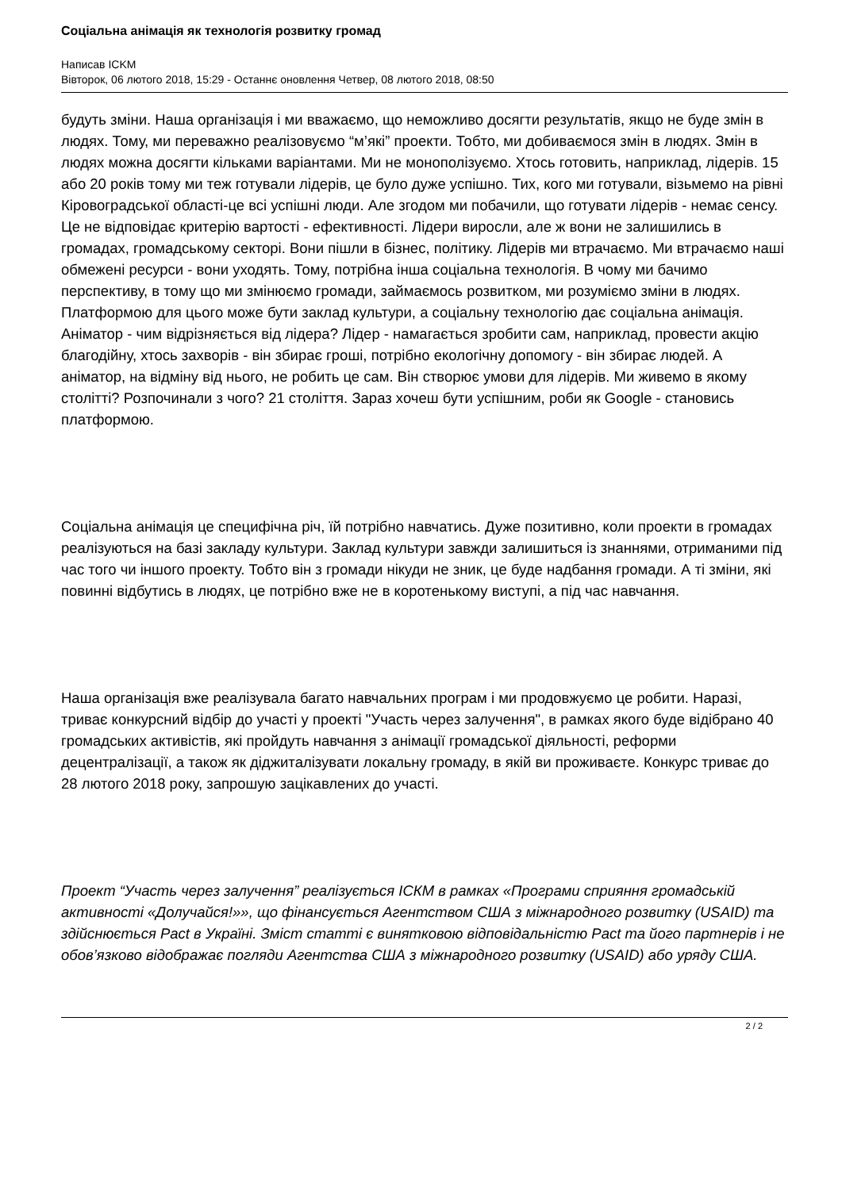Соціальна анімація як технологія розвитку громад
Написав ICKM
Вівторок, 06 лютого 2018, 15:29 - Останнє оновлення Четвер, 08 лютого 2018, 08:50
будуть зміни. Наша організація і ми вважаємо, що неможливо досягти результатів, якщо не буде змін в людях. Тому, ми переважно реалізовуємо “м’які” проекти. Тобто, ми добиваємося змін в людях. Змін в людях можна досягти кільками варіантами. Ми не монополізуємо. Хтось готовить, наприклад, лідерів. 15 або 20 років тому ми теж готували лідерів, це було дуже успішно. Тих, кого ми готували, візьмемо на рівні Кіровоградської області-це всі успішні люди. Але згодом ми побачили, що готувати лідерів - немає сенсу. Це не відповідає критерію вартості - ефективності. Лідери виросли, але ж вони не залишились в громадах, громадському секторі. Вони пішли в бізнес, політику. Лідерів ми втрачаємо. Ми втрачаємо наші обмежені ресурси - вони уходять. Тому, потрібна інша соціальна технологія. В чому ми бачимо перспективу, в тому що ми змінюємо громади, займаємось розвитком, ми розуміємо зміни в людях. Платформою для цього може бути заклад культури, а соціальну технологію дає соціальна анімація. Аніматор - чим відрізняється від лідера? Лідер - намагається зробити сам, наприклад, провести акцію благодійну, хтось захворів - він збирає гроші, потрібно екологічну допомогу - він збирає людей. А аніматор, на відміну від нього, не робить це сам. Він створює умови для лідерів. Ми живемо в якому столітті? Розпочинали з чого? 21 століття. Зараз хочеш бути успішним, роби як Google - становись платформою.
Соціальна анімація це специфічна річ, їй потрібно навчатись. Дуже позитивно, коли проекти в громадах реалізуються на базі закладу культури. Заклад культури завжди залишиться із знаннями, отриманими під час того чи іншого проекту. Тобто він з громади нікуди не зник, це буде надбання громади. А ті зміни, які повинні відбутись в людях, це потрібно вже не в коротенькому виступі, а під час навчання.
Наша організація вже реалізувала багато навчальних програм і ми продовжуємо це робити. Наразі, триває конкурсний відбір до участі у проекті "Участь через залучення", в рамках якого буде відібрано 40 громадських активістів, які пройдуть навчання з анімації громадської діяльності, реформи децентралізації, а також як діджиталізувати локальну громаду, в якій ви проживаєте. Конкурс триває до 28 лютого 2018 року, запрошую зацікавлених до участі.
Проект “Участь через залучення” реалізується ІСКМ в рамках «Програми сприяння громадській активності «Долучайся!»», що фінансується Агентством США з міжнародного розвитку (USAID) та здійснюється Pact в Україні. Зміст статті є винятковою відповідальністю Pact та його партнерів і не обов’язково відображає погляди Агентства США з міжнародного розвитку (USAID) або уряду США.
2 / 2